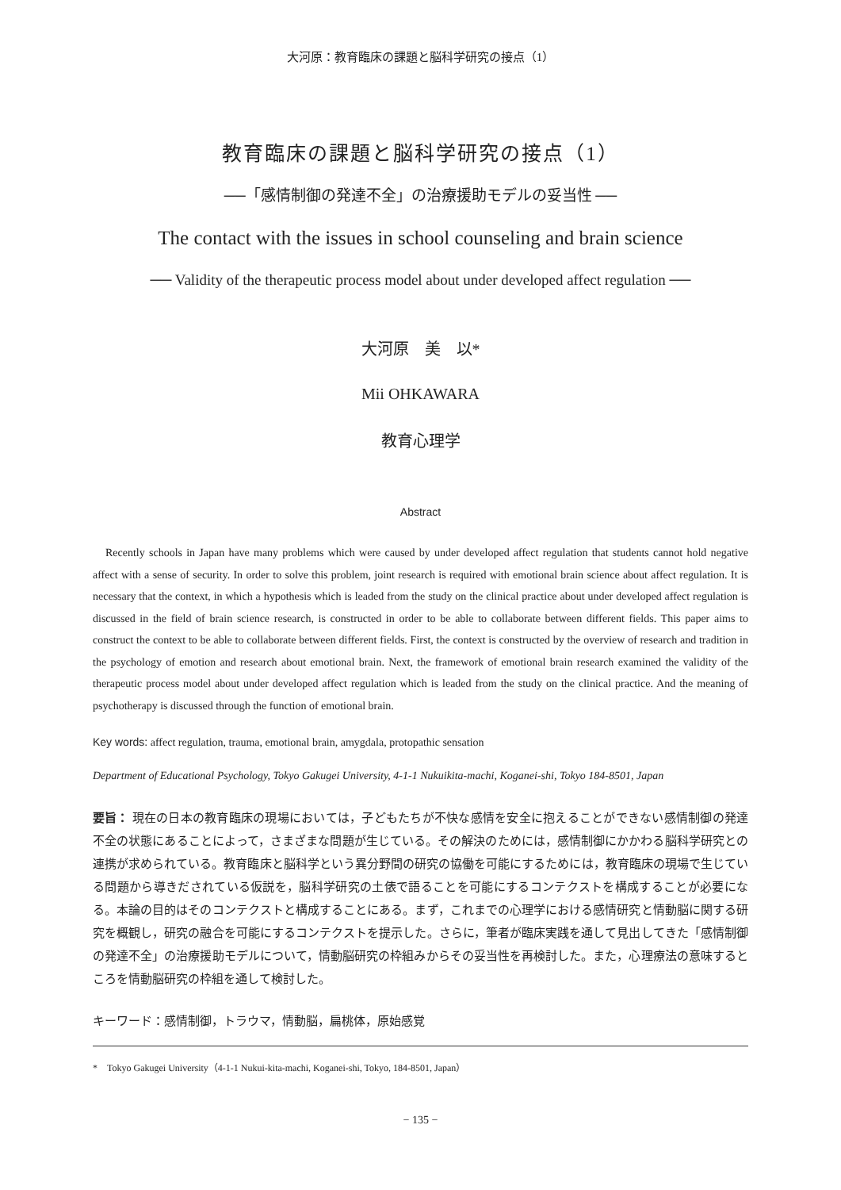大河原：教育臨床の課題と脳科学研究の接点（1）
教育臨床の課題と脳科学研究の接点（1）
──「感情制御の発達不全」の治療援助モデルの妥当性 ──
The contact with the issues in school counseling and brain science
── Validity of the therapeutic process model about under developed affect regulation ──
大河原　美　以*
Mii OHKAWARA
教育心理学
Abstract
Recently schools in Japan have many problems which were caused by under developed affect regulation that students cannot hold negative affect with a sense of security. In order to solve this problem, joint research is required with emotional brain science about affect regulation. It is necessary that the context, in which a hypothesis which is leaded from the study on the clinical practice about under developed affect regulation is discussed in the field of brain science research, is constructed in order to be able to collaborate between different fields. This paper aims to construct the context to be able to collaborate between different fields. First, the context is constructed by the overview of research and tradition in the psychology of emotion and research about emotional brain. Next, the framework of emotional brain research examined the validity of the therapeutic process model about under developed affect regulation which is leaded from the study on the clinical practice. And the meaning of psychotherapy is discussed through the function of emotional brain.
Key words: affect regulation, trauma, emotional brain, amygdala, protopathic sensation
Department of Educational Psychology, Tokyo Gakugei University, 4-1-1 Nukuikita-machi, Koganei-shi, Tokyo 184-8501, Japan
要旨： 現在の日本の教育臨床の現場においては，子どもたちが不快な感情を安全に抱えることができない感情制御の発達不全の状態にあることによって，さまざまな問題が生じている。その解決のためには，感情制御にかかわる脳科学研究との連携が求められている。教育臨床と脳科学という異分野間の研究の協働を可能にするためには，教育臨床の現場で生じている問題から導きだされている仮説を，脳科学研究の土俵で語ることを可能にするコンテクストを構成することが必要になる。本論の目的はそのコンテクストと構成することにある。まず，これまでの心理学における感情研究と情動脳に関する研究を概観し，研究の融合を可能にするコンテクストを提示した。さらに，筆者が臨床実践を通して見出してきた「感情制御の発達不全」の治療援助モデルについて，情動脳研究の枠組みからその妥当性を再検討した。また，心理療法の意味するところを情動脳研究の枠組を通して検討した。
キーワード：感情制御，トラウマ，情動脳，扁桃体，原始感覚
*　Tokyo Gakugei University（4-1-1 Nukui-kita-machi, Koganei-shi, Tokyo, 184-8501, Japan）
− 135 −